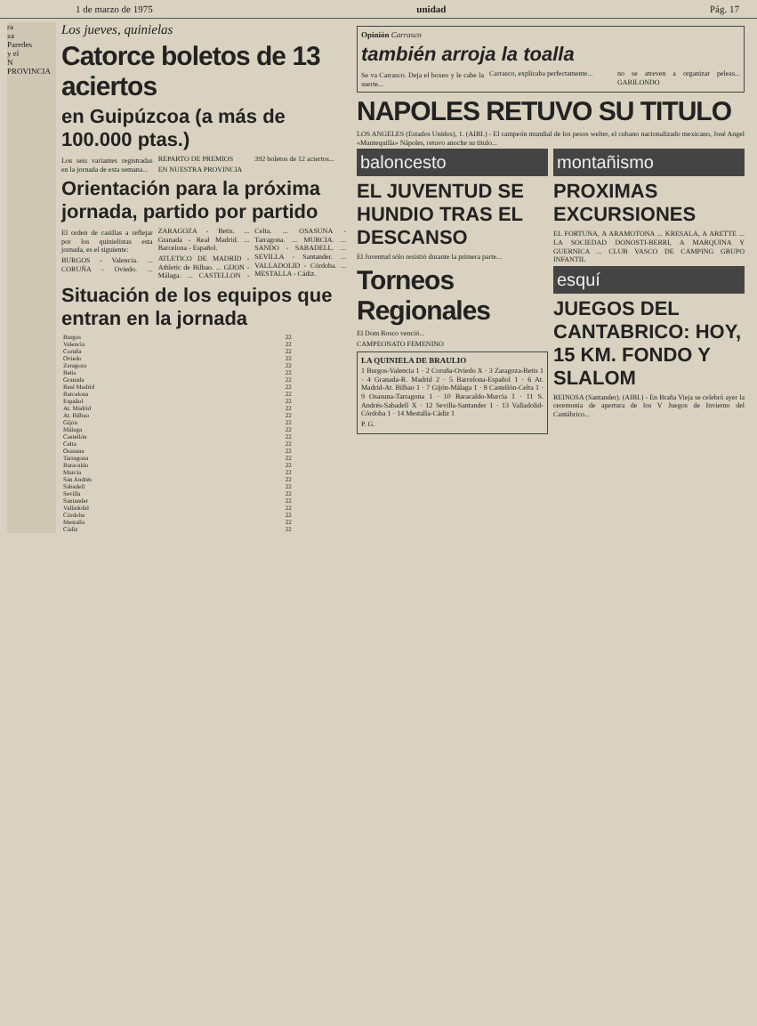1 de marzo de 1975 unidad Pág. 17
ra
za
Paredes
y el
N PROVINCIA
Los jueves, quinielas
Catorce boletos de 13 aciertos
en Guipúzcoa (a más de 100.000 ptas.)
Los seis variantes registradas en la jornada de esta semana...
REPARTO DE PREMIOS
EN NUESTRA PROVINCIA
392 boletos de 12 aciertos...
Orientación para la próxima jornada, partido por partido
El orden de casillas a reflejar por los quinielistas esta jornada, es el siguiente:
BURGOS - Valencia. ... CORUÑA - Oviedo. ... ZARAGOZA - Betis. ... Granada - Real Madrid. ... Barcelona - Español.
ATLETICO DE MADRID - Athletic de Bilbao. ... GIJON - Málaga. ... CASTELLON - Celta. ... OSASUNA - Tarragona. ... MURCIA. ... SANDO - SABADELL. ... SEVILLA - Santander. ... VALLADOLID - Córdoba. ... MESTALLA - Cádiz.
Situación de los equipos que entran en la jornada
| Burgos | 22 |
| Valencia | 22 |
| Coruña | 22 |
| Oviedo | 22 |
| Zaragoza | 22 |
| Betis | 22 |
| Granada | 22 |
| Real Madrid | 22 |
| Barcelona | 22 |
| Español | 22 |
| At. Madrid | 22 |
| At. Bilbao | 22 |
| Gijón | 22 |
| Málaga | 22 |
| Castellón | 22 |
| Celta | 22 |
| Osasuna | 22 |
| Tarragona | 22 |
| Baracaldo | 22 |
| Murcia | 22 |
| San Andrés | 22 |
| Sabadell | 22 |
| Sevilla | 22 |
| Santander | 22 |
| Valladolid | 22 |
| Córdoba | 22 |
| Mestalla | 22 |
| Cádiz | 22 |
Opinión Carrasco
también arroja la toalla
Se va Carrasco. Deja el boxeo y le cabe la suerte...
Carrasco, explicaba perfectamente...
no se atreven a organizar peleas... GABILONDO
NAPOLES RETUVO SU TITULO
LOS ANGELES (Estados Unidos), 1. (AIBI.) - El campeón mundial de los pesos welter, el cubano nacionalizado mexicano, José Angel «Mantequilla» Nápoles, retuvo anoche su título...
baloncesto
EL JUVENTUD SE HUNDIO TRAS EL DESCANSO
El Juventud sólo resistió durante la primera parte...
Torneos Regionales
El Dom Bosco venció...
CAMPEONATO FEMENINO
LA QUINIELA DE BRAULIO
1 Burgos-Valencia 1 · 2 Coruña-Oviedo X · 3 Zaragoza-Betis 1 · 4 Granada-R. Madrid 2 · 5 Barcelona-Español 1 · 6 At. Madrid-At. Bilbao 1 · 7 Gijón-Málaga 1 · 8 Castellón-Celta 1 · 9 Osasuna-Tarragona 1 · 10 Baracaldo-Murcia 1 · 11 S. Andrés-Sabadell X · 12 Sevilla-Santander 1 · 13 Valladolid-Córdoba 1 · 14 Mestalla-Cádiz 1
P. G.
montañismo
PROXIMAS EXCURSIONES
EL FORTUNA, A ARAMOTONA ... KRESALA, A ARETTE ... LA SOCIEDAD DONOSTI-BERRI, A MARQUINA Y GUERNICA ... CLUB VASCO DE CAMPING GRUPO INFANTIL
esquí
JUEGOS DEL CANTABRICO: HOY, 15 KM. FONDO Y SLALOM
REINOSA (Santander). (AIBI.) - En Braña Vieja se celebró ayer la ceremonia de apertura de los V Juegos de Invierno del Cantábrico...